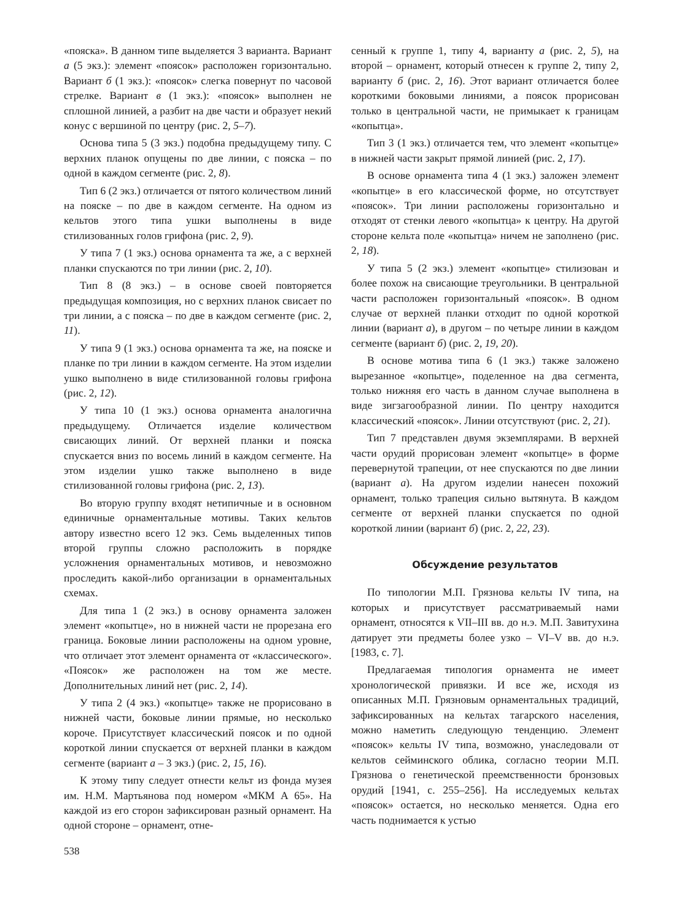«пояска». В данном типе выделяется 3 варианта. Вариант а (5 экз.): элемент «поясок» расположен горизонтально. Вариант б (1 экз.): «поясок» слегка повернут по часовой стрелке. Вариант в (1 экз.): «поясок» выполнен не сплошной линией, а разбит на две части и образует некий конус с вершиной по центру (рис. 2, 5–7).
Основа типа 5 (3 экз.) подобна предыдущему типу. С верхних планок опущены по две линии, с пояска – по одной в каждом сегменте (рис. 2, 8).
Тип 6 (2 экз.) отличается от пятого количеством линий на пояске – по две в каждом сегменте. На одном из кельтов этого типа ушки выполнены в виде стилизованных голов грифона (рис. 2, 9).
У типа 7 (1 экз.) основа орнамента та же, а с верхней планки спускаются по три линии (рис. 2, 10).
Тип 8 (8 экз.) – в основе своей повторяется предыдущая композиция, но с верхних планок свисает по три линии, а с пояска – по две в каждом сегменте (рис. 2, 11).
У типа 9 (1 экз.) основа орнамента та же, на пояске и планке по три линии в каждом сегменте. На этом изделии ушко выполнено в виде стилизованной головы грифона (рис. 2, 12).
У типа 10 (1 экз.) основа орнамента аналогична предыдущему. Отличается изделие количеством свисающих линий. От верхней планки и пояска спускается вниз по восемь линий в каждом сегменте. На этом изделии ушко также выполнено в виде стилизованной головы грифона (рис. 2, 13).
Во вторую группу входят нетипичные и в основном единичные орнаментальные мотивы. Таких кельтов автору известно всего 12 экз. Семь выделенных типов второй группы сложно расположить в порядке усложнения орнаментальных мотивов, и невозможно проследить какой-либо организации в орнаментальных схемах.
Для типа 1 (2 экз.) в основу орнамента заложен элемент «копытце», но в нижней части не прорезана его граница. Боковые линии расположены на одном уровне, что отличает этот элемент орнамента от «классического». «Поясок» же расположен на том же месте. Дополнительных линий нет (рис. 2, 14).
У типа 2 (4 экз.) «копытце» также не прорисовано в нижней части, боковые линии прямые, но несколько короче. Присутствует классический поясок и по одной короткой линии спускается от верхней планки в каждом сегменте (вариант а – 3 экз.) (рис. 2, 15, 16).
К этому типу следует отнести кельт из фонда музея им. Н.М. Мартьянова под номером «МКМ А 65». На каждой из его сторон зафиксирован разный орнамент. На одной стороне – орнамент, отне-
сенный к группе 1, типу 4, варианту а (рис. 2, 5), на второй – орнамент, который отнесен к группе 2, типу 2, варианту б (рис. 2, 16). Этот вариант отличается более короткими боковыми линиями, а поясок прорисован только в центральной части, не примыкает к границам «копытца».
Тип 3 (1 экз.) отличается тем, что элемент «копытце» в нижней части закрыт прямой линией (рис. 2, 17).
В основе орнамента типа 4 (1 экз.) заложен элемент «копытце» в его классической форме, но отсутствует «поясок». Три линии расположены горизонтально и отходят от стенки левого «копытца» к центру. На другой стороне кельта поле «копытца» ничем не заполнено (рис. 2, 18).
У типа 5 (2 экз.) элемент «копытце» стилизован и более похож на свисающие треугольники. В центральной части расположен горизонтальный «поясок». В одном случае от верхней планки отходит по одной короткой линии (вариант а), в другом – по четыре линии в каждом сегменте (вариант б) (рис. 2, 19, 20).
В основе мотива типа 6 (1 экз.) также заложено вырезанное «копытце», поделенное на два сегмента, только нижняя его часть в данном случае выполнена в виде зигзагообразной линии. По центру находится классический «поясок». Линии отсутствуют (рис. 2, 21).
Тип 7 представлен двумя экземплярами. В верхней части орудий прорисован элемент «копытце» в форме перевернутой трапеции, от нее спускаются по две линии (вариант а). На другом изделии нанесен похожий орнамент, только трапеция сильно вытянута. В каждом сегменте от верхней планки спускается по одной короткой линии (вариант б) (рис. 2, 22, 23).
Обсуждение результатов
По типологии М.П. Грязнова кельты IV типа, на которых и присутствует рассматриваемый нами орнамент, относятся к VII–III вв. до н.э. М.П. Завитухина датирует эти предметы более узко – VI–V вв. до н.э. [1983, с. 7].
Предлагаемая типология орнамента не имеет хронологической привязки. И все же, исходя из описанных М.П. Грязновым орнаментальных традиций, зафиксированных на кельтах тагарского населения, можно наметить следующую тенденцию. Элемент «поясок» кельты IV типа, возможно, унаследовали от кельтов сейминского облика, согласно теории М.П. Грязнова о генетической преемственности бронзовых орудий [1941, с. 255–256]. На исследуемых кельтах «поясок» остается, но несколько меняется. Одна его часть поднимается к устью
538